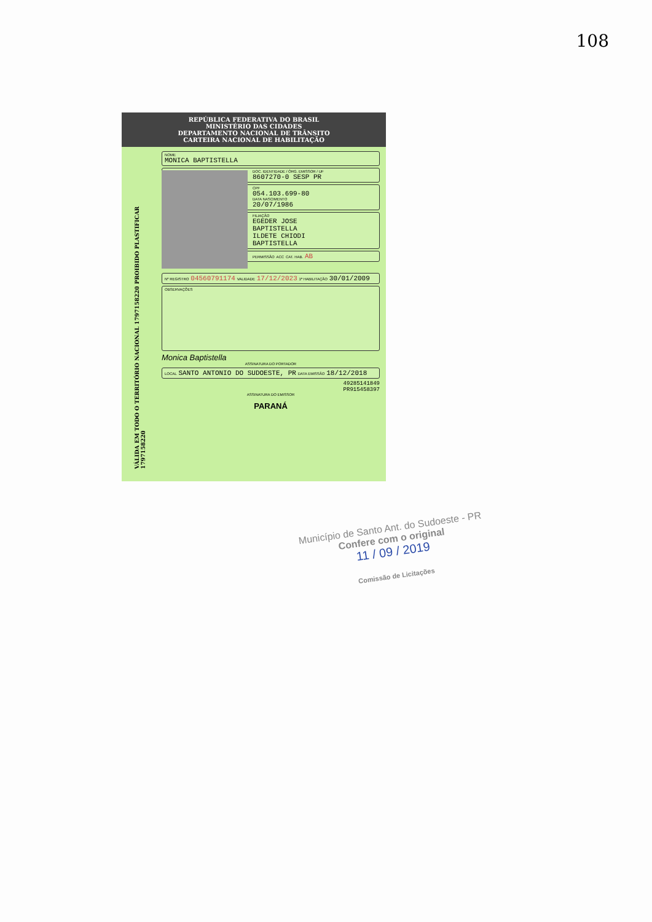108
REPÚBLICA FEDERATIVA DO BRASIL
MINISTÉRIO DAS CIDADES
DEPARTAMENTO NACIONAL DE TRÂNSITO
CARTEIRA NACIONAL DE HABILITAÇÃO
VÁLIDA EM TODO O TERRITÓRIO NACIONAL 1797158220 PROIBIDO PLASTIFICAR 1797158220
NOME
MONICA BAPTISTELLA
DOC. IDENTIDADE / ÓRG. EMISSOR / UF
8607270-0 SESP PR
CPF
054.103.699-80
DATA NASCIMENTO
20/07/1986
FILIAÇÃO
EGEDER JOSE
BAPTISTELLA
ILDETE CHIODI
BAPTISTELLA
PERMISSÃO ACC CAT. HAB. AB
Nº REGISTRO 04560791174 VALIDADE 17/12/2023 1ª HABILITAÇÃO 30/01/2009
OBSERVAÇÕES
Monica Baptistella
ASSINATURA DO PORTADOR
LOCAL SANTO ANTONIO DO SUDOESTE, PR DATA EMISSÃO 18/12/2018
49285141849
PR915458397
ASSINATURA DO EMISSOR
PARANÁ
Município de Santo Ant. do Sudoeste - PR
Confere com o original
11 / 09 / 2019
Comissão de Licitações